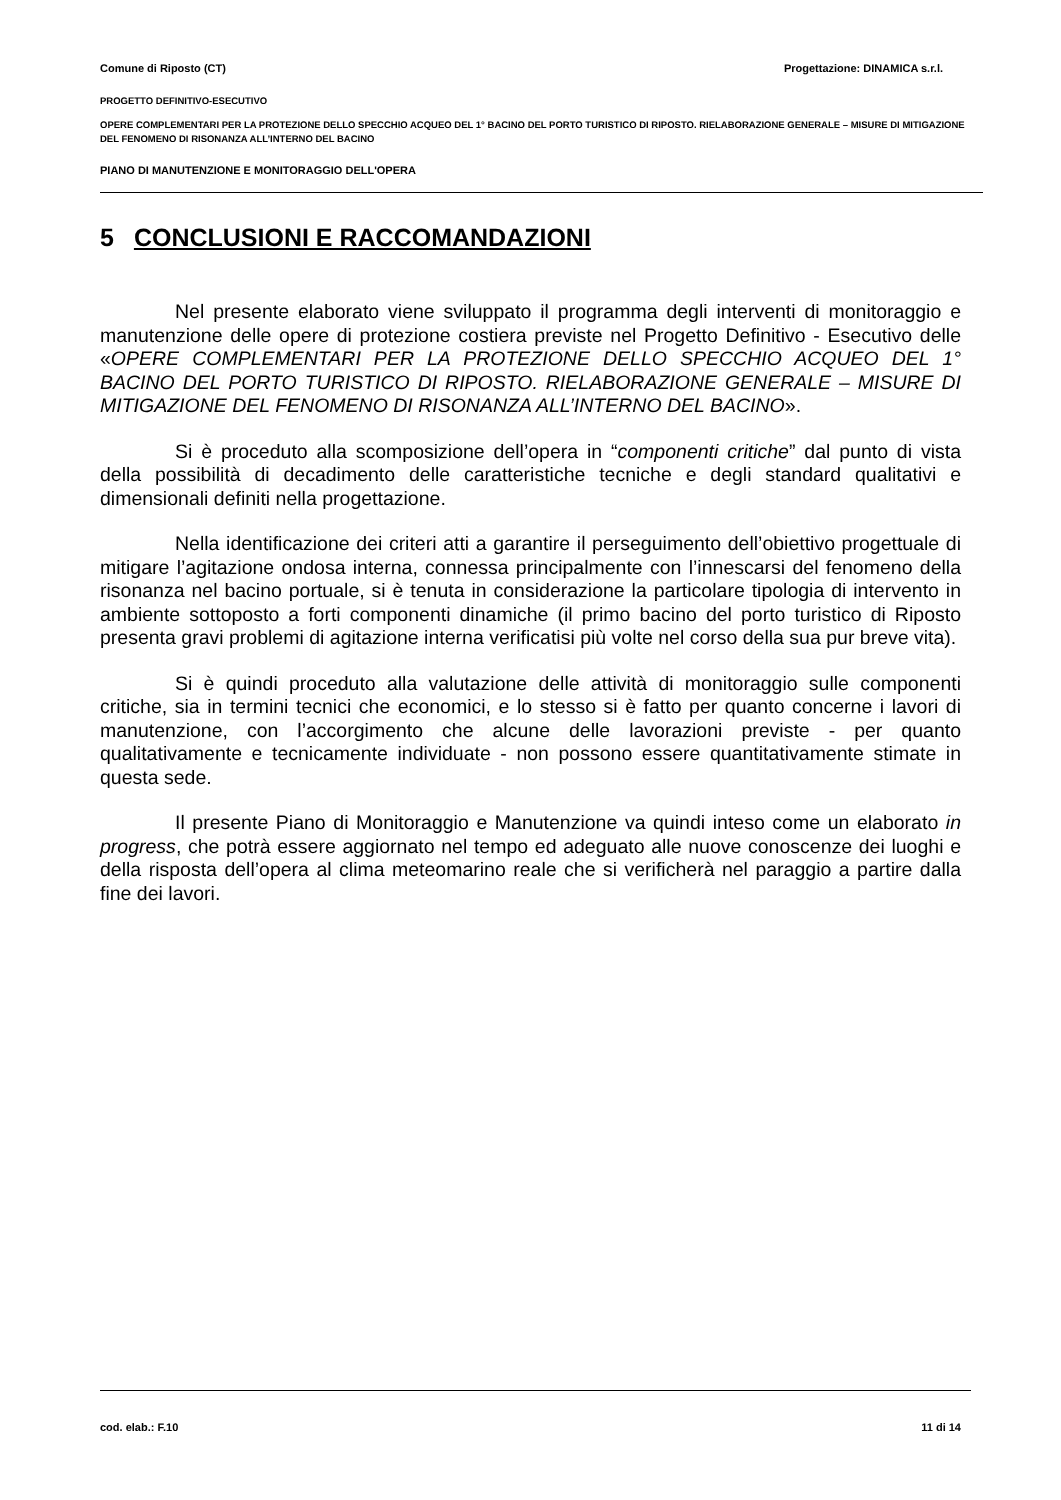Comune di Riposto (CT) Progettazione: DINAMICA s.r.l.
PROGETTO DEFINITIVO-ESECUTIVO
OPERE COMPLEMENTARI PER LA PROTEZIONE DELLO SPECCHIO ACQUEO DEL 1° BACINO DEL PORTO TURISTICO DI RIPOSTO. RIELABORAZIONE GENERALE – MISURE DI MITIGAZIONE DEL FENOMENO DI RISONANZA ALL’INTERNO DEL BACINO
PIANO DI MANUTENZIONE E MONITORAGGIO DELL'OPERA
5 CONCLUSIONI E RACCOMANDAZIONI
Nel presente elaborato viene sviluppato il programma degli interventi di monitoraggio e manutenzione delle opere di protezione costiera previste nel Progetto Definitivo - Esecutivo delle «OPERE COMPLEMENTARI PER LA PROTEZIONE DELLO SPECCHIO ACQUEO DEL 1° BACINO DEL PORTO TURISTICO DI RIPOSTO. RIELABORAZIONE GENERALE – MISURE DI MITIGAZIONE DEL FENOMENO DI RISONANZA ALL’INTERNO DEL BACINO».
Si è proceduto alla scomposizione dell’opera in “componenti critiche” dal punto di vista della possibilità di decadimento delle caratteristiche tecniche e degli standard qualitativi e dimensionali definiti nella progettazione.
Nella identificazione dei criteri atti a garantire il perseguimento dell’obiettivo progettuale di mitigare l’agitazione ondosa interna, connessa principalmente con l’innescarsi del fenomeno della risonanza nel bacino portuale, si è tenuta in considerazione la particolare tipologia di intervento in ambiente sottoposto a forti componenti dinamiche (il primo bacino del porto turistico di Riposto presenta gravi problemi di agitazione interna verificatisi più volte nel corso della sua pur breve vita).
Si è quindi proceduto alla valutazione delle attività di monitoraggio sulle componenti critiche, sia in termini tecnici che economici, e lo stesso si è fatto per quanto concerne i lavori di manutenzione, con l’accorgimento che alcune delle lavorazioni previste - per quanto qualitativamente e tecnicamente individuate - non possono essere quantitativamente stimate in questa sede.
Il presente Piano di Monitoraggio e Manutenzione va quindi inteso come un elaborato in progress, che potrà essere aggiornato nel tempo ed adeguato alle nuove conoscenze dei luoghi e della risposta dell’opera al clima meteomarino reale che si verificherà nel paraggio a partire dalla fine dei lavori.
cod. elab.: F.10 11 di 14